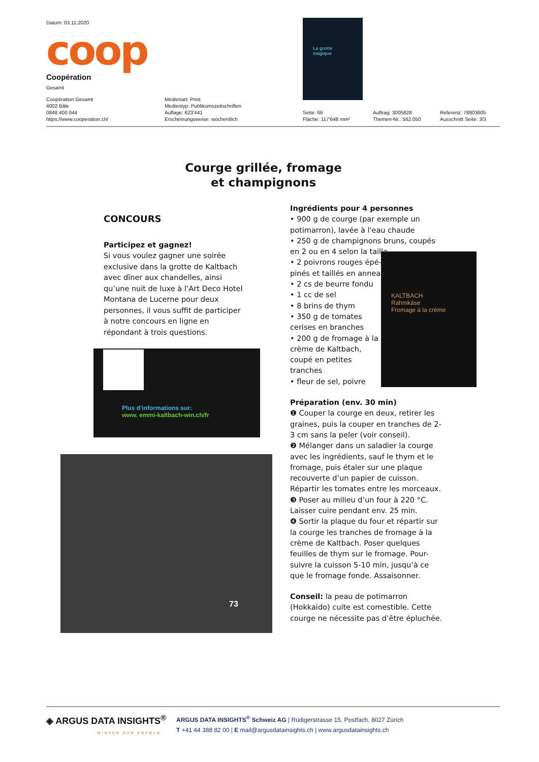Datum: 03.11.2020
coop
Coopération
Gesamt
Coopération Gesamt
4002 Bâle
0848 400 044
https://www.cooperation.ch/
Medienart: Print
Medientyp: Publikumszeitschriften
Auflage: 623'441
Erscheinungsweise: wöchentlich
Seite: 66
Fläche: 117'648 mm²
Auftrag: 3005828
Themen-Nr.: 562.050
Referenz: 78803605
Ausschnitt Seite: 3/3
La grotte
magique
Courge grillée, fromage
et champignons
CONCOURS
Participez et gagnez!
Si vous voulez gagner une soirée exclusive dans la grotte de Kaltbach avec dîner aux chandelles, ainsi qu’une nuit de luxe à l’Art Deco Hotel Montana de Lucerne pour deux personnes, il vous suffit de participer à notre concours en ligne en répondant à trois questions.
Plus d’informations sur:
www. emmi-kaltbach-win.ch/fr
73
KALTBACH
Rahmkäse
Fromage à la crème
Ingrédients pour 4 personnes
• 900 g de courge (par exemple un potimarron), lavée à l'eau chaude
• 250 g de champignons bruns, coupés en 2 ou en 4 selon la taille
• 2 poivrons rouges épé-
pinés et taillés en anneaux
• 2 cs de beurre fondu
• 1 cc de sel
• 8 brins de thym
• 350 g de tomates
cerises en branches
• 200 g de fromage à la
crème de Kaltbach,
coupé en petites
tranches
• fleur de sel, poivre
Préparation (env. 30 min)
❶ Couper la courge en deux, retirer les graines, puis la couper en tranches de 2-3 cm sans la peler (voir conseil).
❷ Mélanger dans un saladier la courge avec les ingrédients, sauf le thym et le fromage, puis étaler sur une plaque recouverte d’un papier de cuisson. Répartir les tomates entre les morceaux.
❸ Poser au milieu d’un four à 220 °C. Laisser cuire pendant env. 25 min.
❹ Sortir la plaque du four et répartir sur la courge les tranches de fromage à la crème de Kaltbach. Poser quelques feuilles de thym sur le fromage. Pour-suivre la cuisson 5-10 min, jusqu’à ce que le fromage fonde. Assaisonner.
Conseil: la peau de potimarron (Hokkaido) cuite est comestible. Cette courge ne nécessite pas d’être épluchée.
◈ ARGUS DATA INSIGHTS<sup>®</sup>
WISSEN ZUM ERFOLG
ARGUS DATA INSIGHTS<sup>®</sup> Schweiz AG | Rüdigerstrasse 15, Postfach, 8027 Zürich
T +41 44 388 82 00 | E mail@argusdatainsights.ch | www.argusdatainsights.ch